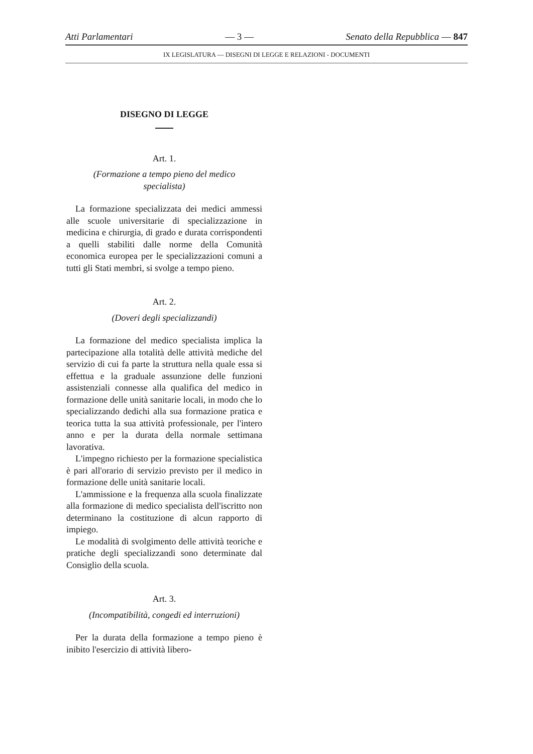Atti Parlamentari — 3 — Senato della Repubblica — 847
IX LEGISLATURA — DISEGNI DI LEGGE E RELAZIONI - DOCUMENTI
DISEGNO DI LEGGE
Art. 1.
(Formazione a tempo pieno del medico
specialista)
La formazione specializzata dei medici ammessi alle scuole universitarie di specializzazione in medicina e chirurgia, di grado e durata corrispondenti a quelli stabiliti dalle norme della Comunità economica europea per le specializzazioni comuni a tutti gli Stati membri, si svolge a tempo pieno.
Art. 2.
(Doveri degli specializzandi)
La formazione del medico specialista implica la partecipazione alla totalità delle attività mediche del servizio di cui fa parte la struttura nella quale essa si effettua e la graduale assunzione delle funzioni assistenziali connesse alla qualifica del medico in formazione delle unità sanitarie locali, in modo che lo specializzando dedichi alla sua formazione pratica e teorica tutta la sua attività professionale, per l'intero anno e per la durata della normale settimana lavorativa.
L'impegno richiesto per la formazione specialistica è pari all'orario di servizio previsto per il medico in formazione delle unità sanitarie locali.
L'ammissione e la frequenza alla scuola finalizzate alla formazione di medico specialista dell'iscritto non determinano la costituzione di alcun rapporto di impiego.
Le modalità di svolgimento delle attività teoriche e pratiche degli specializzandi sono determinate dal Consiglio della scuola.
Art. 3.
(Incompatibilità, congedi ed interruzioni)
Per la durata della formazione a tempo pieno è inibito l'esercizio di attività libero-